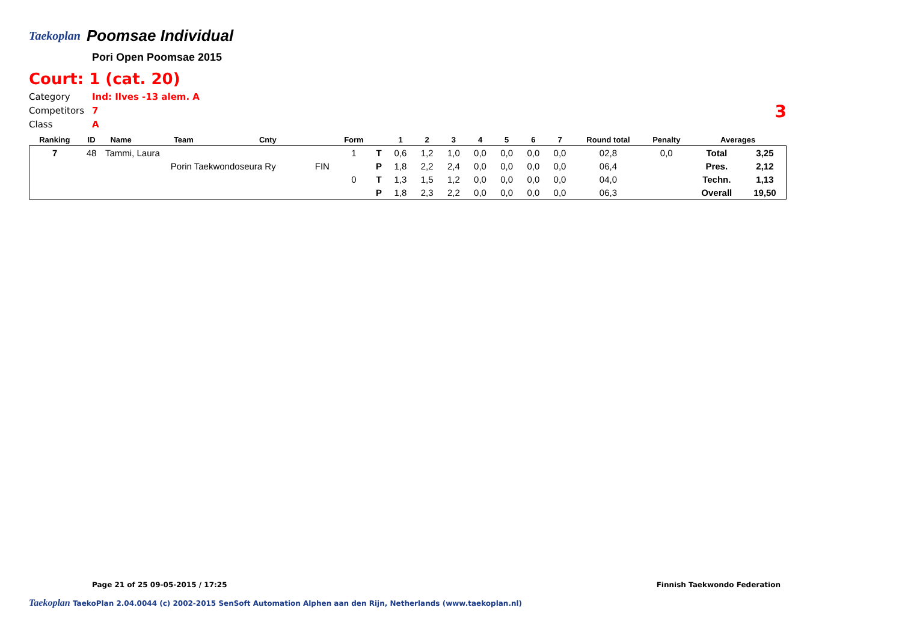Taekoplan
Poomsae Individual
Pori Open Poomsae 2015
Court: 1 (cat. 20)
Category Ind: Ilves -13 alem. A
Competitors 7
Class A
3
| Ranking | ID | Name | Team | Cnty | | Form | | 1 | 2 | 3 | 4 | 5 | 6 | 7 | Round total | Penalty | Averages | |
| --- | --- | --- | --- | --- | --- | --- | --- | --- | --- | --- | --- | --- | --- | --- | --- | --- | --- | --- |
| 7 | 48 | Tammi, Laura | | | | 1 | T | 0,6 | 1,2 | 1,0 | 0,0 | 0,0 | 0,0 | 0,0 | 02,8 | 0,0 | Total | 3,25 |
| | | | Porin Taekwondoseura Ry | | FIN | | P | 1,8 | 2,2 | 2,4 | 0,0 | 0,0 | 0,0 | 0,0 | 06,4 | | Pres. | 2,12 |
| | | | | | | 0 | T | 1,3 | 1,5 | 1,2 | 0,0 | 0,0 | 0,0 | 0,0 | 04,0 | | Techn. | 1,13 |
| | | | | | | | P | 1,8 | 2,3 | 2,2 | 0,0 | 0,0 | 0,0 | 0,0 | 06,3 | | Overall | 19,50 |
Page 21 of 25 09-05-2015 / 17:25 Finnish Taekwondo Federation
Taekoplan TaekoPlan 2.04.0044 (c) 2002-2015 SenSoft Automation Alphen aan den Rijn, Netherlands (www.taekoplan.nl)